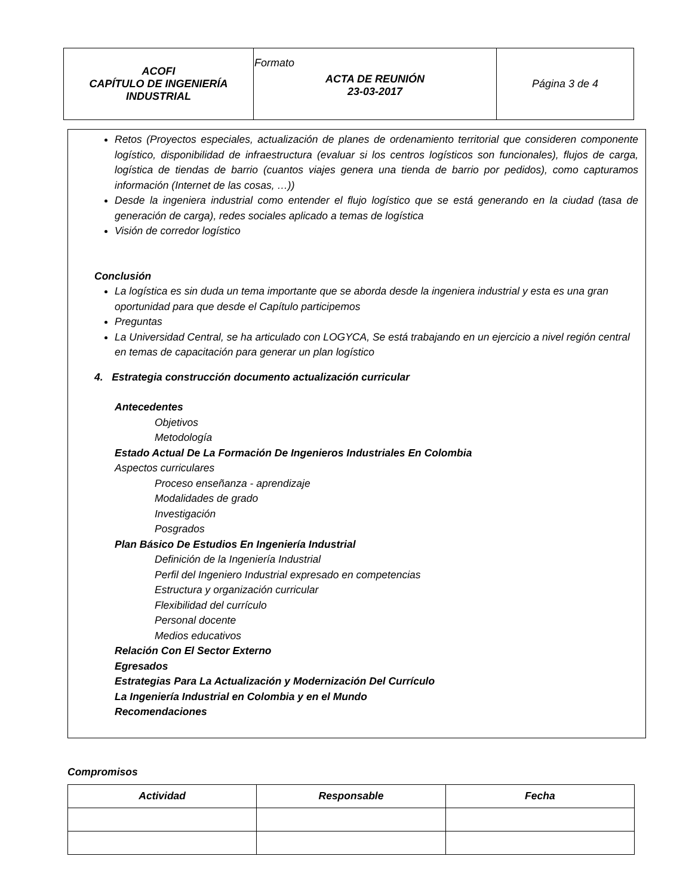| ACOFI CAPÍTULO DE INGENIERÍA INDUSTRIAL | Formato ACTA DE REUNIÓN 23-03-2017 | Página 3 de 4 |
Retos (Proyectos especiales, actualización de planes de ordenamiento territorial que consideren componente logístico, disponibilidad de infraestructura (evaluar si los centros logísticos son funcionales), flujos de carga, logística de tiendas de barrio (cuantos viajes genera una tienda de barrio por pedidos), como capturamos información (Internet de las cosas, …))
Desde la ingeniera industrial como entender el flujo logístico que se está generando en la ciudad (tasa de generación de carga), redes sociales aplicado a temas de logística
Visión de corredor logístico
Conclusión
La logística es sin duda un tema importante que se aborda desde la ingeniera industrial y esta es una gran oportunidad para que desde el Capítulo participemos
Preguntas
La Universidad Central, se ha articulado con LOGYCA, Se está trabajando en un ejercicio a nivel región central en temas de capacitación para generar un plan logístico
4. Estrategia construcción documento actualización curricular
Antecedentes
Objetivos
Metodología
Estado Actual De La Formación De Ingenieros Industriales En Colombia
Aspectos curriculares
Proceso enseñanza - aprendizaje
Modalidades de grado
Investigación
Posgrados
Plan Básico De Estudios En Ingeniería Industrial
Definición de la Ingeniería Industrial
Perfil del Ingeniero Industrial expresado en competencias
Estructura y organización curricular
Flexibilidad del currículo
Personal docente
Medios educativos
Relación Con El Sector Externo
Egresados
Estrategias Para La Actualización y Modernización Del Currículo
La Ingeniería Industrial en Colombia y en el Mundo
Recomendaciones
Compromisos
| Actividad | Responsable | Fecha |
| --- | --- | --- |